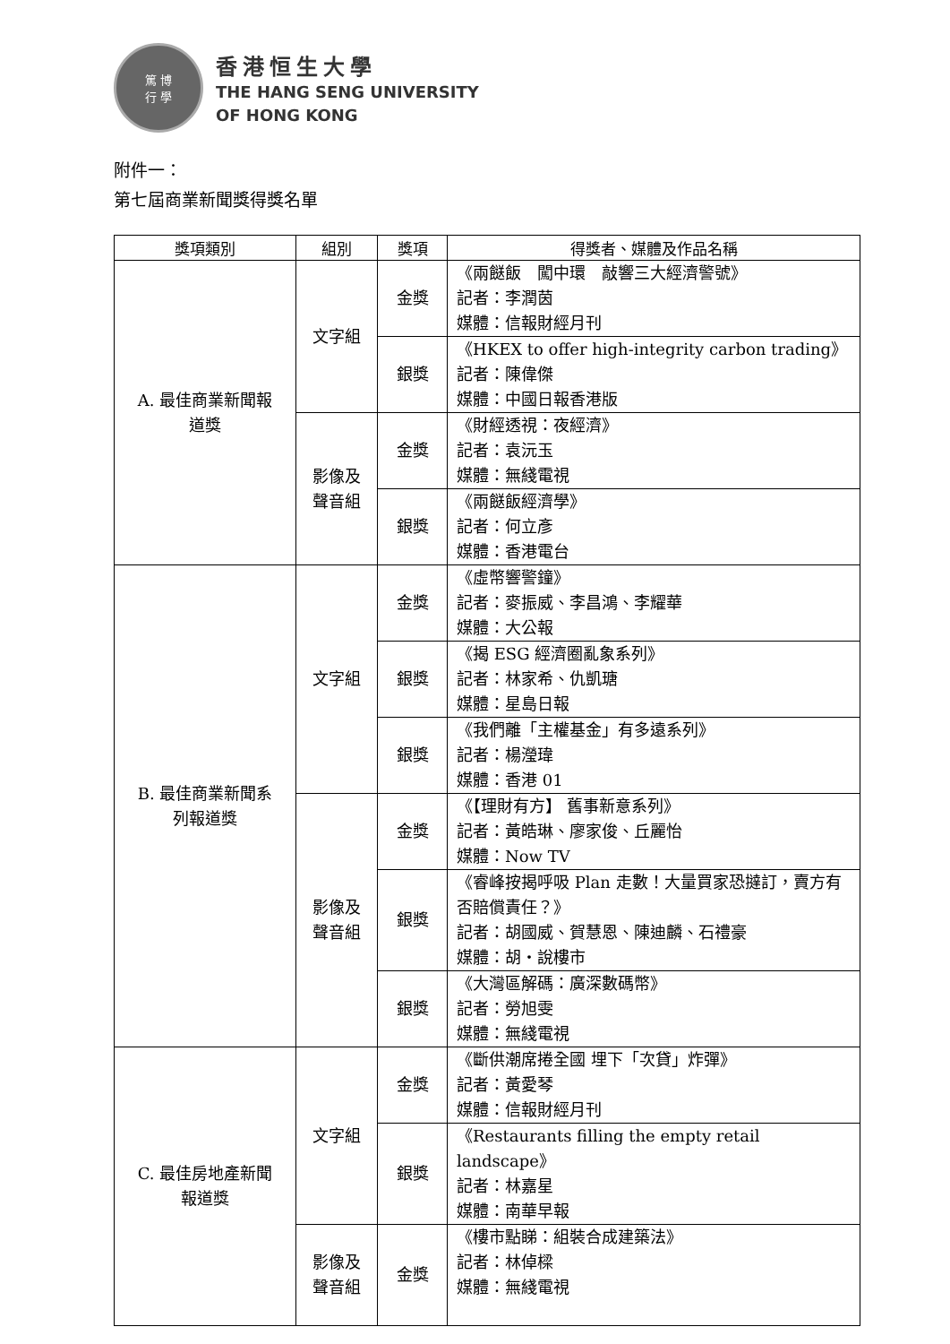篤 博
行 學
香港恒生大學
THE HANG SENG UNIVERSITY
OF HONG KONG
附件一：
第七屆商業新聞獎得獎名單
| 獎項類別 | 組別 | 獎項 | 得獎者、媒體及作品名稱 |
| --- | --- | --- | --- |
| A. 最佳商業新聞報 道獎 | 文字組 | 金獎 | 《兩餸飯 闖中環 敲響三大經濟警號》 記者：李潤茵 媒體：信報財經月刊 |
| | | 銀獎 | 《HKEX to offer high-integrity carbon trading》 記者：陳偉傑 媒體：中國日報香港版 |
| | 影像及 聲音組 | 金獎 | 《財經透視：夜經濟》 記者：袁沅玉 媒體：無綫電視 |
| | | 銀獎 | 《兩餸飯經濟學》 記者：何立彥 媒體：香港電台 |
| B. 最佳商業新聞系 列報道獎 | 文字組 | 金獎 | 《虛幣響警鐘》 記者：麥振威、李昌鴻、李耀華 媒體：大公報 |
| | | 銀獎 | 《揭 ESG 經濟圈亂象系列》 記者：林家希、仇凱瑭 媒體：星島日報 |
| | | 銀獎 | 《我們離「主權基金」有多遠系列》 記者：楊瀅瑋 媒體：香港 01 |
| | 影像及 聲音組 | 金獎 | 《【理財有方】 舊事新意系列》 記者：黃皓琳、廖家俊、丘麗怡 媒體：Now TV |
| | | 銀獎 | 《睿峰按揭呼吸 Plan 走數！大量買家恐撻訂，賣方有否賠償責任？》 記者：胡國威、賀慧恩、陳迪麟、石禮豪 媒體：胡・說樓市 |
| | | 銀獎 | 《大灣區解碼：廣深數碼幣》 記者：勞旭雯 媒體：無綫電視 |
| C. 最佳房地產新聞 報道獎 | 文字組 | 金獎 | 《斷供潮席捲全國 埋下「次貸」炸彈》 記者：黃愛琴 媒體：信報財經月刊 |
| | | 銀獎 | 《Restaurants filling the empty retail landscape》 記者：林嘉星 媒體：南華早報 |
| | 影像及 聲音組 | 金獎 | 《樓市點睇：組裝合成建築法》 記者：林倬樑 媒體：無綫電視 |